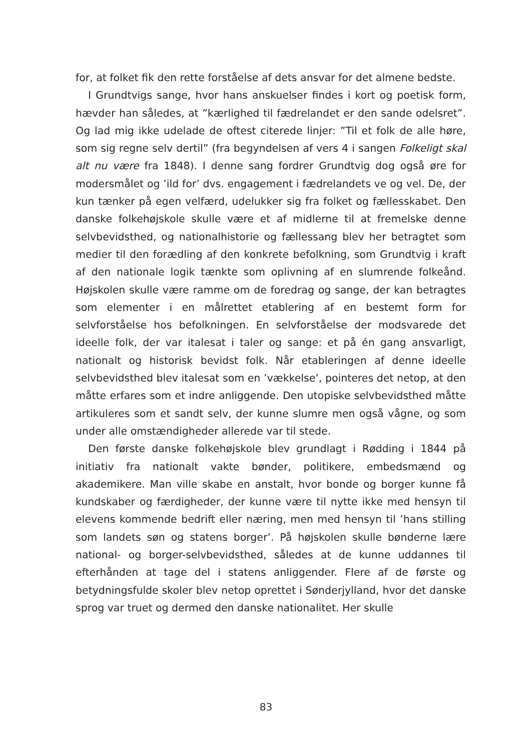for, at folket fik den rette forståelse af dets ansvar for det almene bedste.
I Grundtvigs sange, hvor hans anskuelser findes i kort og poetisk form, hævder han således, at ”kærlighed til fædrelandet er den sande odelsret”. Og lad mig ikke udelade de oftest citerede linjer: ”Til et folk de alle høre, som sig regne selv dertil” (fra begyndelsen af vers 4 i sangen Folkeligt skal alt nu være fra 1848). I denne sang fordrer Grundtvig dog også øre for modersmålet og ’ild for’ dvs. engagement i fædrelandets ve og vel. De, der kun tænker på egen velfærd, udelukker sig fra folket og fællesskabet. Den danske folkehøjskole skulle være et af midlerne til at fremelske denne selvbevidsthed, og nationalhistorie og fællessang blev her betragtet som medier til den forædling af den konkrete befolkning, som Grundtvig i kraft af den nationale logik tænkte som oplivning af en slumrende folkeånd. Højskolen skulle være ramme om de foredrag og sange, der kan betragtes som elementer i en målrettet etablering af en bestemt form for selvforståelse hos befolkningen. En selvforståelse der modsvarede det ideelle folk, der var italesat i taler og sange: et på én gang ansvarligt, nationalt og historisk bevidst folk. Når etableringen af denne ideelle selvbevidsthed blev italesat som en ’vækkelse’, pointeres det netop, at den måtte erfares som et indre anliggende. Den utopiske selvbevidsthed måtte artikuleres som et sandt selv, der kunne slumre men også vågne, og som under alle omstændigheder allerede var til stede.
Den første danske folkehøjskole blev grundlagt i Rødding i 1844 på initiativ fra nationalt vakte bønder, politikere, embedsmænd og akademikere. Man ville skabe en anstalt, hvor bonde og borger kunne få kundskaber og færdigheder, der kunne være til nytte ikke med hensyn til elevens kommende bedrift eller næring, men med hensyn til ’hans stilling som landets søn og statens borger’. På højskolen skulle bønderne lære national- og borger-selvbevidsthed, således at de kunne uddannes til efterhånden at tage del i statens anliggender. Flere af de første og betydningsfulde skoler blev netop oprettet i Sønderjylland, hvor det danske sprog var truet og dermed den danske nationalitet. Her skulle
83